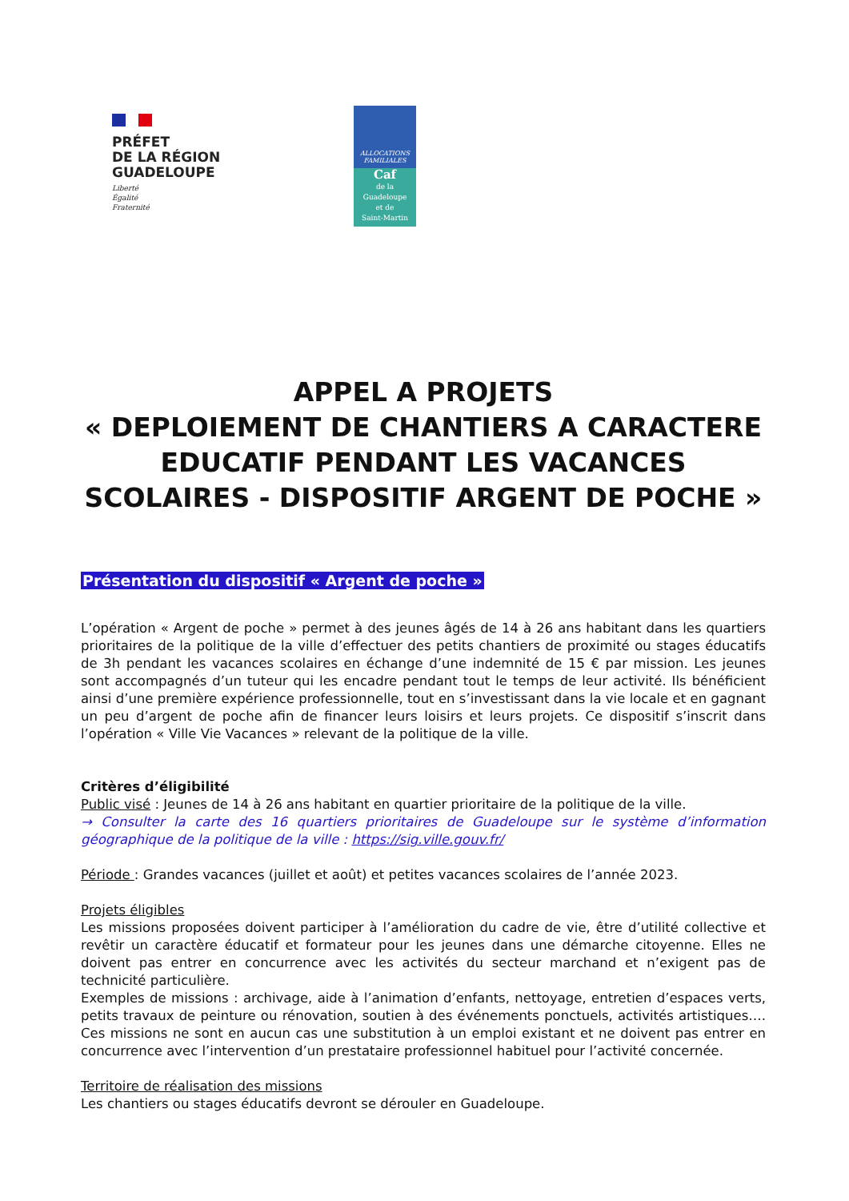PRÉFET
DE LA RÉGION
GUADELOUPE
Liberté
Égalité
Fraternité
ALLOCATIONS
FAMILIALES
Caf
de la
Guadeloupe
et de
Saint-Martin
APPEL A PROJETS
« DEPLOIEMENT DE CHANTIERS A CARACTERE EDUCATIF PENDANT LES VACANCES SCOLAIRES - DISPOSITIF ARGENT DE POCHE »
Présentation du dispositif « Argent de poche »
L’opération « Argent de poche » permet à des jeunes âgés de 14 à 26 ans habitant dans les quartiers prioritaires de la politique de la ville d’effectuer des petits chantiers de proximité ou stages éducatifs de 3h pendant les vacances scolaires en échange d’une indemnité de 15 € par mission. Les jeunes sont accompagnés d’un tuteur qui les encadre pendant tout le temps de leur activité. Ils bénéficient ainsi d’une première expérience professionnelle, tout en s’investissant dans la vie locale et en gagnant un peu d’argent de poche afin de financer leurs loisirs et leurs projets. Ce dispositif s’inscrit dans l’opération « Ville Vie Vacances » relevant de la politique de la ville.
Critères d’éligibilité
Public visé : Jeunes de 14 à 26 ans habitant en quartier prioritaire de la politique de la ville.
→ Consulter la carte des 16 quartiers prioritaires de Guadeloupe sur le système d’information géographique de la politique de la ville : https://sig.ville.gouv.fr/
Période : Grandes vacances (juillet et août) et petites vacances scolaires de l’année 2023.
Projets éligibles
Les missions proposées doivent participer à l’amélioration du cadre de vie, être d’utilité collective et revêtir un caractère éducatif et formateur pour les jeunes dans une démarche citoyenne. Elles ne doivent pas entrer en concurrence avec les activités du secteur marchand et n’exigent pas de technicité particulière.
Exemples de missions : archivage, aide à l’animation d’enfants, nettoyage, entretien d’espaces verts, petits travaux de peinture ou rénovation, soutien à des événements ponctuels, activités artistiques…. Ces missions ne sont en aucun cas une substitution à un emploi existant et ne doivent pas entrer en concurrence avec l’intervention d’un prestataire professionnel habituel pour l’activité concernée.
Territoire de réalisation des missions
Les chantiers ou stages éducatifs devront se dérouler en Guadeloupe.